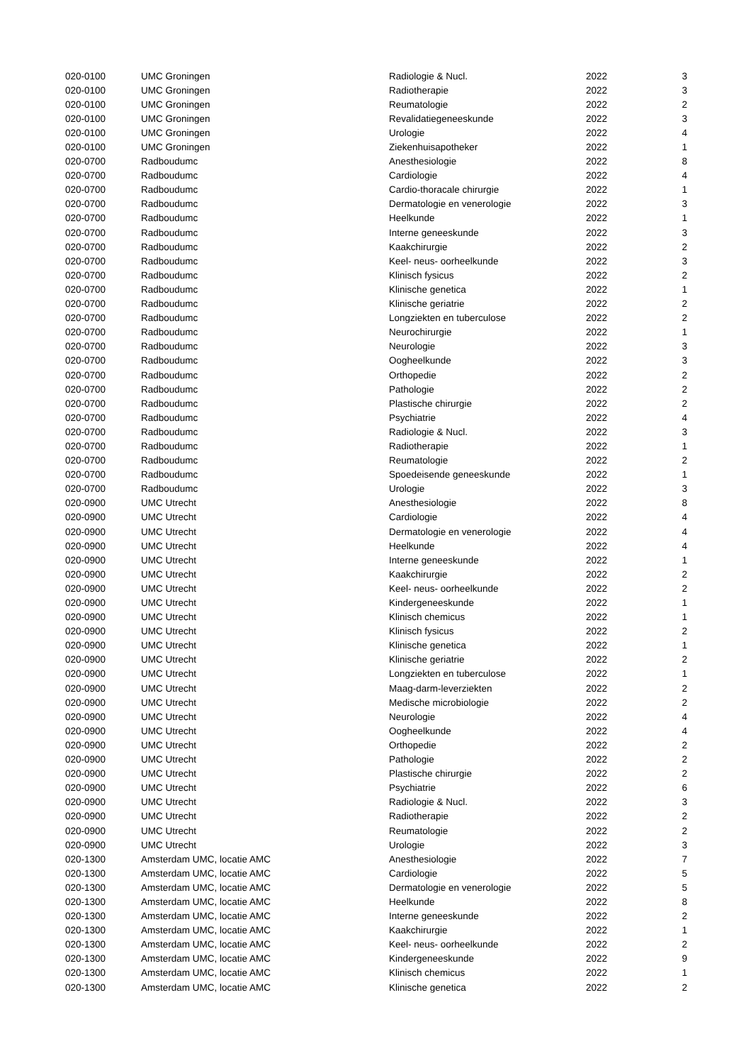| 020-0100 | UMC Groningen | Radiologie & Nucl. | 2022 | 3 |
| 020-0100 | UMC Groningen | Radiotherapie | 2022 | 3 |
| 020-0100 | UMC Groningen | Reumatologie | 2022 | 2 |
| 020-0100 | UMC Groningen | Revalidatiegeneeskunde | 2022 | 3 |
| 020-0100 | UMC Groningen | Urologie | 2022 | 4 |
| 020-0100 | UMC Groningen | Ziekenhuisapotheker | 2022 | 1 |
| 020-0700 | Radboudumc | Anesthesiologie | 2022 | 8 |
| 020-0700 | Radboudumc | Cardiologie | 2022 | 4 |
| 020-0700 | Radboudumc | Cardio-thoracale chirurgie | 2022 | 1 |
| 020-0700 | Radboudumc | Dermatologie en venerologie | 2022 | 3 |
| 020-0700 | Radboudumc | Heelkunde | 2022 | 1 |
| 020-0700 | Radboudumc | Interne geneeskunde | 2022 | 3 |
| 020-0700 | Radboudumc | Kaakchirurgie | 2022 | 2 |
| 020-0700 | Radboudumc | Keel- neus- oorheelkunde | 2022 | 3 |
| 020-0700 | Radboudumc | Klinisch fysicus | 2022 | 2 |
| 020-0700 | Radboudumc | Klinische genetica | 2022 | 1 |
| 020-0700 | Radboudumc | Klinische geriatrie | 2022 | 2 |
| 020-0700 | Radboudumc | Longziekten en tuberculose | 2022 | 2 |
| 020-0700 | Radboudumc | Neurochirurgie | 2022 | 1 |
| 020-0700 | Radboudumc | Neurologie | 2022 | 3 |
| 020-0700 | Radboudumc | Oogheelkunde | 2022 | 3 |
| 020-0700 | Radboudumc | Orthopedie | 2022 | 2 |
| 020-0700 | Radboudumc | Pathologie | 2022 | 2 |
| 020-0700 | Radboudumc | Plastische chirurgie | 2022 | 2 |
| 020-0700 | Radboudumc | Psychiatrie | 2022 | 4 |
| 020-0700 | Radboudumc | Radiologie & Nucl. | 2022 | 3 |
| 020-0700 | Radboudumc | Radiotherapie | 2022 | 1 |
| 020-0700 | Radboudumc | Reumatologie | 2022 | 2 |
| 020-0700 | Radboudumc | Spoedeisende geneeskunde | 2022 | 1 |
| 020-0700 | Radboudumc | Urologie | 2022 | 3 |
| 020-0900 | UMC Utrecht | Anesthesiologie | 2022 | 8 |
| 020-0900 | UMC Utrecht | Cardiologie | 2022 | 4 |
| 020-0900 | UMC Utrecht | Dermatologie en venerologie | 2022 | 4 |
| 020-0900 | UMC Utrecht | Heelkunde | 2022 | 4 |
| 020-0900 | UMC Utrecht | Interne geneeskunde | 2022 | 1 |
| 020-0900 | UMC Utrecht | Kaakchirurgie | 2022 | 2 |
| 020-0900 | UMC Utrecht | Keel- neus- oorheelkunde | 2022 | 2 |
| 020-0900 | UMC Utrecht | Kindergeneeskunde | 2022 | 1 |
| 020-0900 | UMC Utrecht | Klinisch chemicus | 2022 | 1 |
| 020-0900 | UMC Utrecht | Klinisch fysicus | 2022 | 2 |
| 020-0900 | UMC Utrecht | Klinische genetica | 2022 | 1 |
| 020-0900 | UMC Utrecht | Klinische geriatrie | 2022 | 2 |
| 020-0900 | UMC Utrecht | Longziekten en tuberculose | 2022 | 1 |
| 020-0900 | UMC Utrecht | Maag-darm-leverziekten | 2022 | 2 |
| 020-0900 | UMC Utrecht | Medische microbiologie | 2022 | 2 |
| 020-0900 | UMC Utrecht | Neurologie | 2022 | 4 |
| 020-0900 | UMC Utrecht | Oogheelkunde | 2022 | 4 |
| 020-0900 | UMC Utrecht | Orthopedie | 2022 | 2 |
| 020-0900 | UMC Utrecht | Pathologie | 2022 | 2 |
| 020-0900 | UMC Utrecht | Plastische chirurgie | 2022 | 2 |
| 020-0900 | UMC Utrecht | Psychiatrie | 2022 | 6 |
| 020-0900 | UMC Utrecht | Radiologie & Nucl. | 2022 | 3 |
| 020-0900 | UMC Utrecht | Radiotherapie | 2022 | 2 |
| 020-0900 | UMC Utrecht | Reumatologie | 2022 | 2 |
| 020-0900 | UMC Utrecht | Urologie | 2022 | 3 |
| 020-1300 | Amsterdam UMC, locatie AMC | Anesthesiologie | 2022 | 7 |
| 020-1300 | Amsterdam UMC, locatie AMC | Cardiologie | 2022 | 5 |
| 020-1300 | Amsterdam UMC, locatie AMC | Dermatologie en venerologie | 2022 | 5 |
| 020-1300 | Amsterdam UMC, locatie AMC | Heelkunde | 2022 | 8 |
| 020-1300 | Amsterdam UMC, locatie AMC | Interne geneeskunde | 2022 | 2 |
| 020-1300 | Amsterdam UMC, locatie AMC | Kaakchirurgie | 2022 | 1 |
| 020-1300 | Amsterdam UMC, locatie AMC | Keel- neus- oorheelkunde | 2022 | 2 |
| 020-1300 | Amsterdam UMC, locatie AMC | Kindergeneeskunde | 2022 | 9 |
| 020-1300 | Amsterdam UMC, locatie AMC | Klinisch chemicus | 2022 | 1 |
| 020-1300 | Amsterdam UMC, locatie AMC | Klinische genetica | 2022 | 2 |